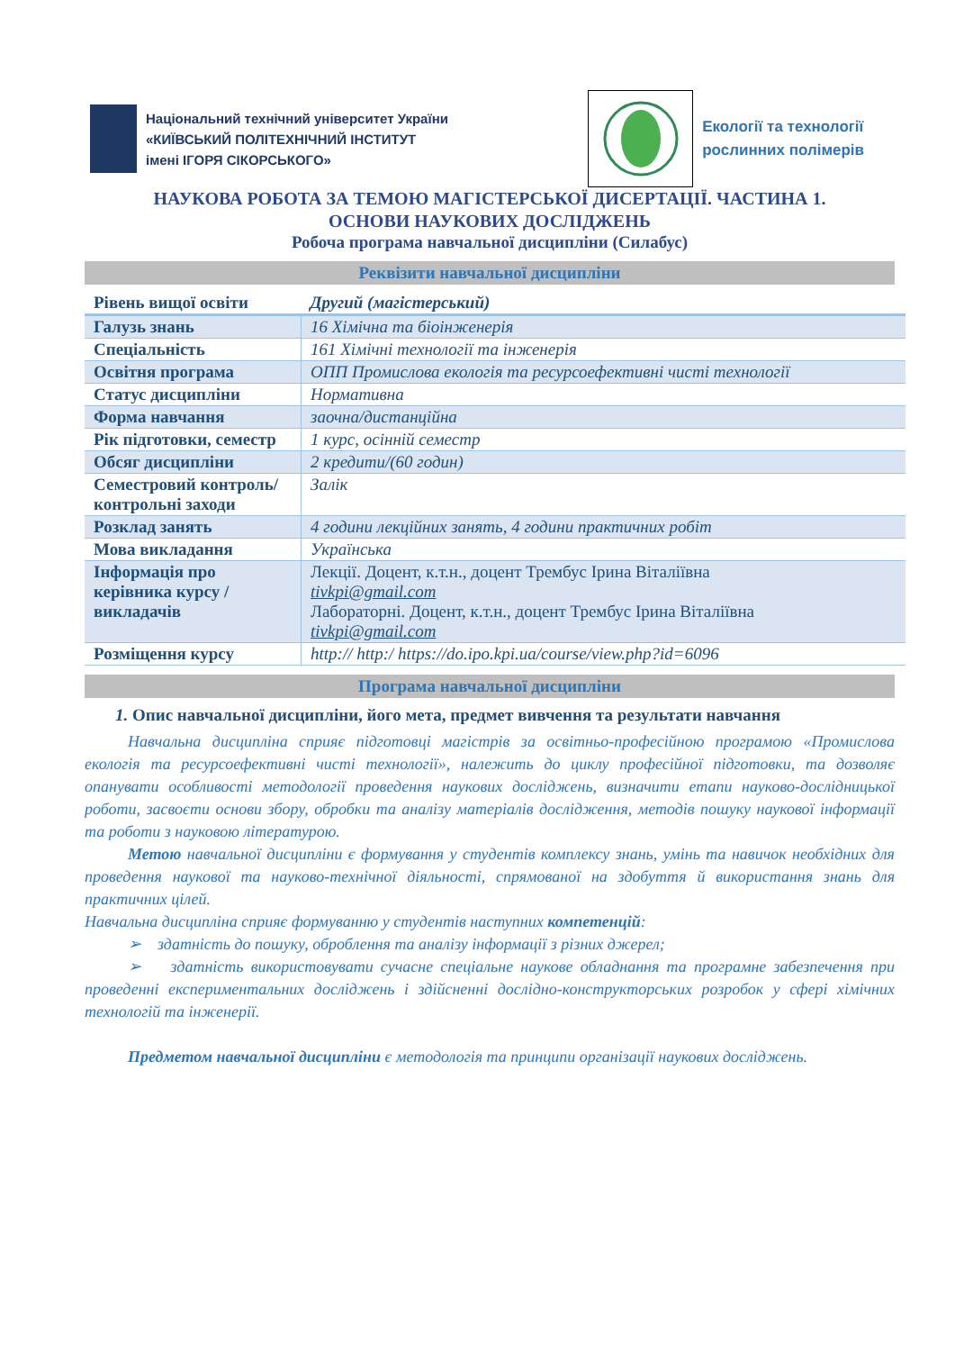Національний технічний університет України
«КИЇВСЬКИЙ ПОЛІТЕХНІЧНИЙ ІНСТИТУТ
імені ІГОРЯ СІКОРСЬКОГО»
Екології та технології
рослинних полімерів
НАУКОВА РОБОТА ЗА ТЕМОЮ МАГІСТЕРСЬКОЇ ДИСЕРТАЦІЇ. ЧАСТИНА 1.
ОСНОВИ НАУКОВИХ ДОСЛІДЖЕНЬ
Робоча програма навчальної дисципліни (Силабус)
Реквізити навчальної дисципліни
| Рівень вищої освіти | Другий (магістерський) |
| Галузь знань | 16 Хімічна та біоінженерія |
| Спеціальність | 161 Хімічні технології та інженерія |
| Освітня програма | ОПП Промислова екологія та ресурсоефективні чисті технології |
| Статус дисципліни | Нормативна |
| Форма навчання | заочна/дистанційна |
| Рік підготовки, семестр | 1 курс, осінній семестр |
| Обсяг дисципліни | 2 кредити/(60 годин) |
| Семестровий контроль/ контрольні заходи | Залік |
| Розклад занять | 4 години лекційних занять, 4 години практичних робіт |
| Мова викладання | Українська |
| Інформація про керівника курсу / викладачів | Лекції. Доцент, к.т.н., доцент Трембус Ірина Віталіївна tivkpi@gmail.com Лабораторні. Доцент, к.т.н., доцент Трембус Ірина Віталіївна tivkpi@gmail.com |
| Розміщення курсу | http:// http:/ https://do.ipo.kpi.ua/course/view.php?id=6096 |
Програма навчальної дисципліни
1. Опис навчальної дисципліни, його мета, предмет вивчення та результати навчання
Навчальна дисципліна сприяє підготовці магістрів за освітньо-професійною програмою «Промислова екологія та ресурсоефективні чисті технології», належить до циклу професійної підготовки, та дозволяє опанувати особливості методології проведення наукових досліджень, визначити етапи науково-дослідницької роботи, засвоєти основи збору, обробки та аналізу матеріалів дослідження, методів пошуку наукової інформації та роботи з науковою літературою.
Метою навчальної дисципліни є формування у студентів комплексу знань, умінь та навичок необхідних для проведення наукової та науково-технічної діяльності, спрямованої на здобуття й використання знань для практичних цілей.
Навчальна дисципліна сприяє формуванню у студентів наступних компетенцій:
➢ здатність до пошуку, оброблення та аналізу інформації з різних джерел;
➢ здатність використовувати сучасне спеціальне наукове обладнання та програмне забезпечення при проведенні експериментальних досліджень і здійсненні дослідно-конструкторських розробок у сфері хімічних технологій та інженерії.
Предметом навчальної дисципліни є методологія та принципи організації наукових досліджень.